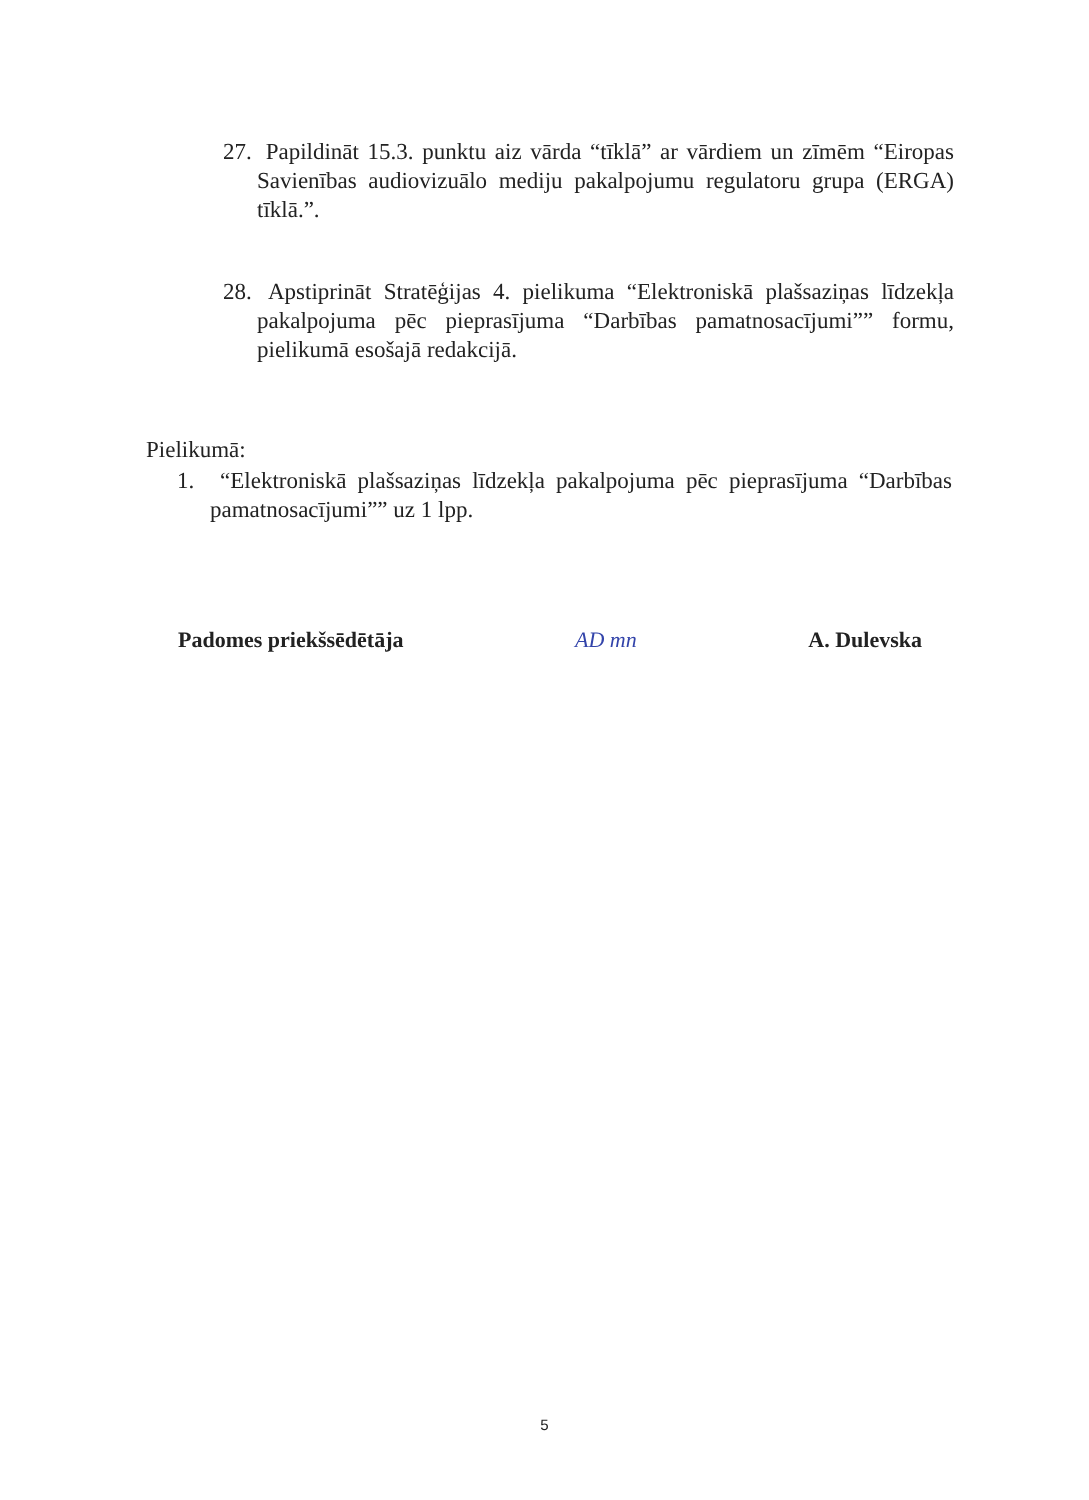27. Papildināt 15.3. punktu aiz vārda “tīklā” ar vārdiem un zīmēm “Eiropas Savienības audiovizuālo mediju pakalpojumu regulatoru grupa (ERGA) tīklā.”.
28. Apstiprināt Stratēģijas 4. pielikuma “Elektroniskā plašsaziņas līdzekļa pakalpojuma pēc pieprasījuma “Darbības pamatnosacījumi”” formu, pielikumā esošajā redakcijā.
Pielikumā:
1. “Elektroniskā plašsaziņas līdzekļa pakalpojuma pēc pieprasījuma “Darbības pamatnosacījumi”” uz 1 lpp.
Padomes priekšsēdētāja AD mn A. Dulevska
5